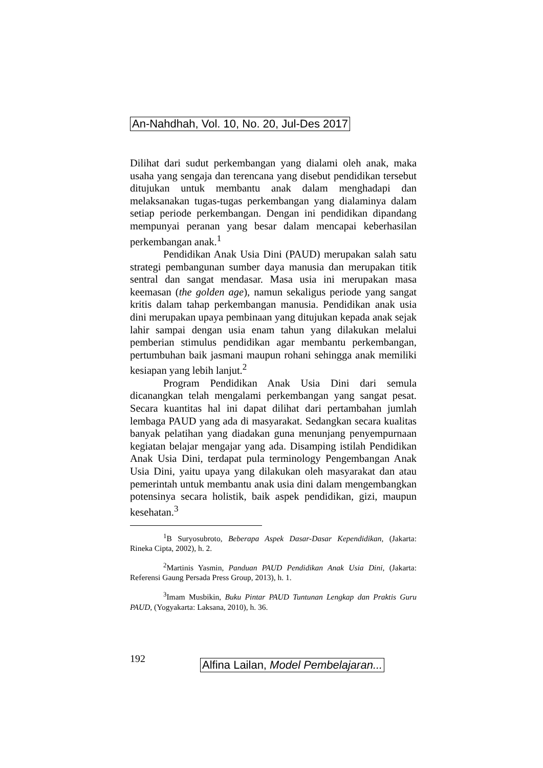An-Nahdhah, Vol. 10, No. 20, Jul-Des 2017
Dilihat dari sudut perkembangan yang dialami oleh anak, maka usaha yang sengaja dan terencana yang disebut pendidikan tersebut ditujukan untuk membantu anak dalam menghadapi dan melaksanakan tugas-tugas perkembangan yang dialaminya dalam setiap periode perkembangan. Dengan ini pendidikan dipandang mempunyai peranan yang besar dalam mencapai keberhasilan perkembangan anak.<sup>1</sup>
Pendidikan Anak Usia Dini (PAUD) merupakan salah satu strategi pembangunan sumber daya manusia dan merupakan titik sentral dan sangat mendasar. Masa usia ini merupakan masa keemasan (the golden age), namun sekaligus periode yang sangat kritis dalam tahap perkembangan manusia. Pendidikan anak usia dini merupakan upaya pembinaan yang ditujukan kepada anak sejak lahir sampai dengan usia enam tahun yang dilakukan melalui pemberian stimulus pendidikan agar membantu perkembangan, pertumbuhan baik jasmani maupun rohani sehingga anak memiliki kesiapan yang lebih lanjut.<sup>2</sup>
Program Pendidikan Anak Usia Dini dari semula dicanangkan telah mengalami perkembangan yang sangat pesat. Secara kuantitas hal ini dapat dilihat dari pertambahan jumlah lembaga PAUD yang ada di masyarakat. Sedangkan secara kualitas banyak pelatihan yang diadakan guna menunjang penyempurnaan kegiatan belajar mengajar yang ada. Disamping istilah Pendidikan Anak Usia Dini, terdapat pula terminology Pengembangan Anak Usia Dini, yaitu upaya yang dilakukan oleh masyarakat dan atau pemerintah untuk membantu anak usia dini dalam mengembangkan potensinya secara holistik, baik aspek pendidikan, gizi, maupun kesehatan.<sup>3</sup>
<sup>1</sup> B Suryosubroto, Beberapa Aspek Dasar-Dasar Kependidikan, (Jakarta: Rineka Cipta, 2002), h. 2.
<sup>2</sup> Martinis Yasmin, Panduan PAUD Pendidikan Anak Usia Dini, (Jakarta: Referensi Gaung Persada Press Group, 2013), h. 1.
<sup>3</sup> Imam Musbikin, Buku Pintar PAUD Tuntunan Lengkap dan Praktis Guru PAUD, (Yogyakarta: Laksana, 2010), h. 36.
192
Alfina Lailan, Model Pembelajaran...